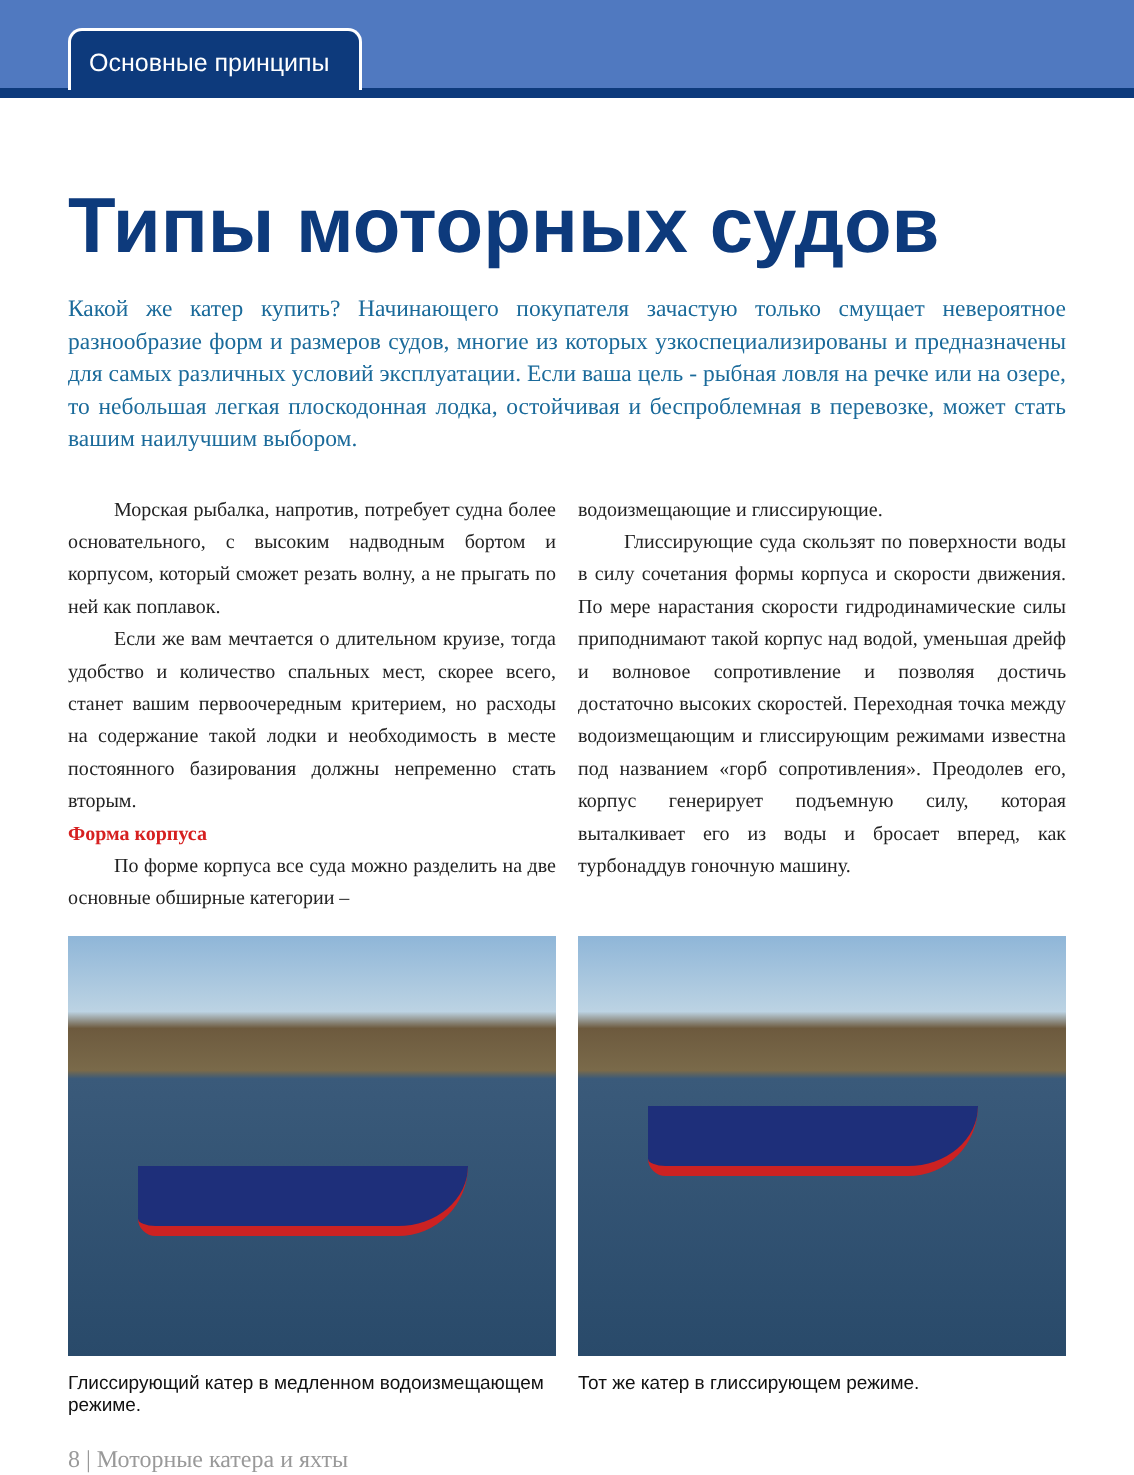Основные принципы
Типы моторных судов
Какой же катер купить? Начинающего покупателя зачастую только смущает невероятное разнообразие форм и размеров судов, многие из которых узкоспециализированы и предназначены для самых различных условий эксплуатации. Если ваша цель - рыбная ловля на речке или на озере, то небольшая легкая плоскодонная лодка, остойчивая и беспроблемная в перевозке, может стать вашим наилучшим выбором.
Морская рыбалка, напротив, потребует судна более основательного, с высоким надводным бортом и корпусом, который сможет резать волну, а не прыгать по ней как поплавок.
Если же вам мечтается о длительном круизе, тогда удобство и количество спальных мест, скорее всего, станет вашим первоочередным критерием, но расходы на содержание такой лодки и необходимость в месте постоянного базирования должны непременно стать вторым.
Форма корпуса
По форме корпуса все суда можно разделить на две основные обширные категории –
водоизмещающие и глиссирующие.
Глиссирующие суда скользят по поверхности воды в силу сочетания формы корпуса и скорости движения. По мере нарастания скорости гидродинамические силы приподнимают такой корпус над водой, уменьшая дрейф и волновое сопротивление и позволяя достичь достаточно высоких скоростей. Переходная точка между водоизмещающим и глиссирующим режимами известна под названием «горб сопротивления». Преодолев его, корпус генерирует подъемную силу, которая выталкивает его из воды и бросает вперед, как турбонаддув гоночную машину.
Глиссирующий катер в медленном водоизмещающем режиме.
Тот же катер в глиссирующем режиме.
8 | Моторные катера и яхты